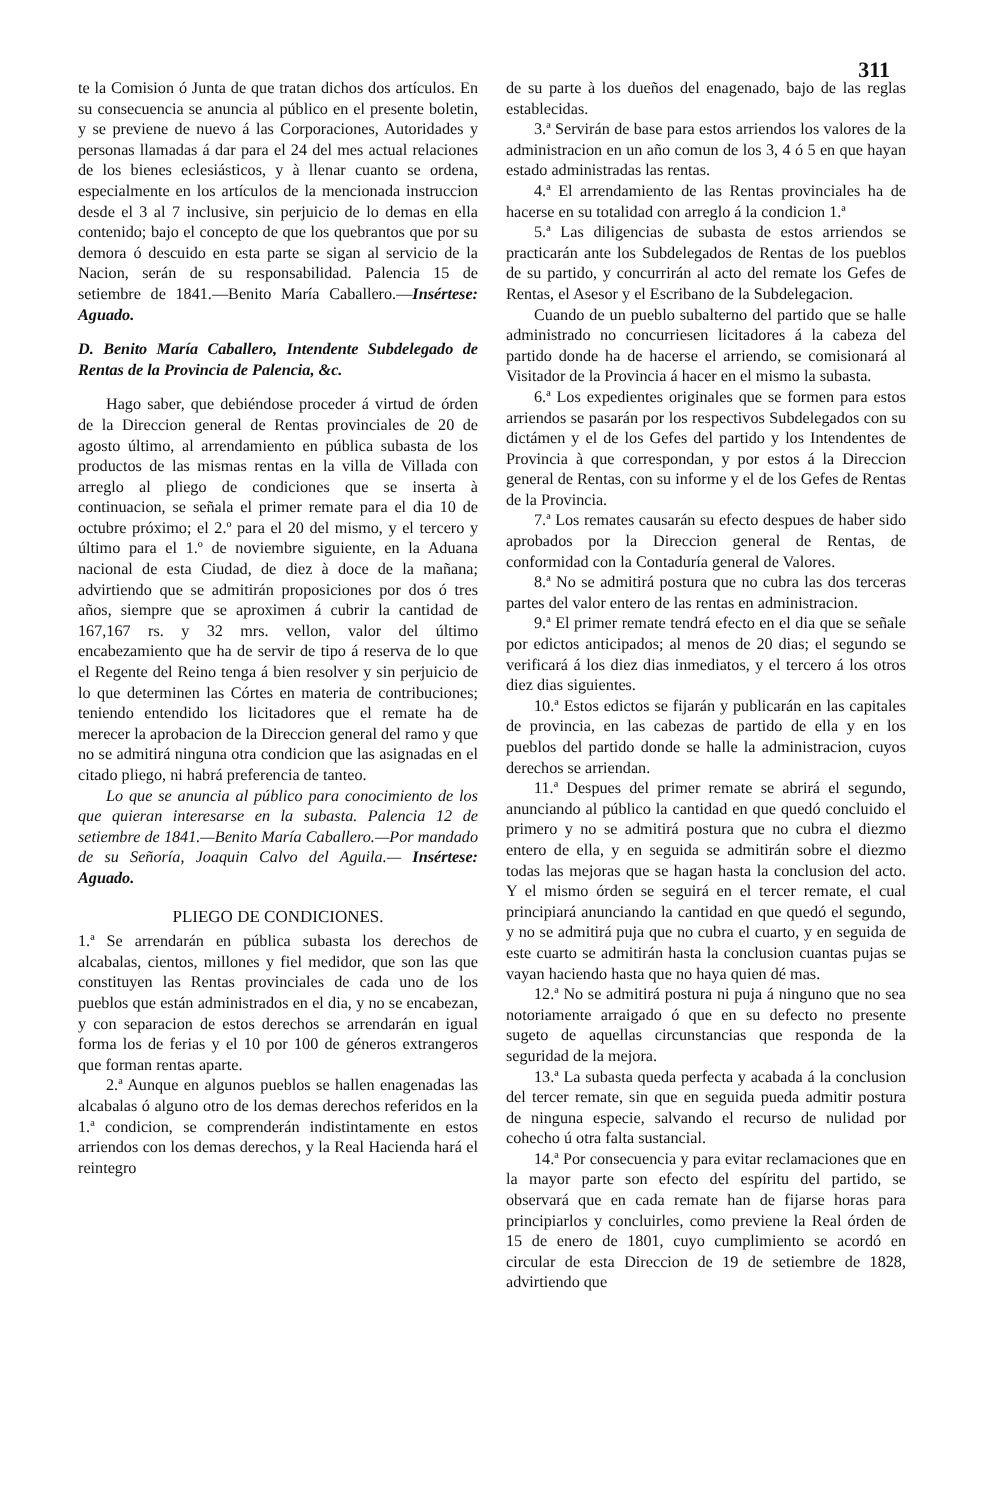311
te la Comision ó Junta de que tratan dichos dos artículos. En su consecuencia se anuncia al público en el presente boletin, y se previene de nuevo á las Corporaciones, Autoridades y personas llamadas á dar para el 24 del mes actual relaciones de los bienes eclesiásticos, y à llenar cuanto se ordena, especialmente en los artículos de la mencionada instruccion desde el 3 al 7 inclusive, sin perjuicio de lo demas en ella contenido; bajo el concepto de que los quebrantos que por su demora ó descuido en esta parte se sigan al servicio de la Nacion, serán de su responsabilidad. Palencia 15 de setiembre de 1841.—Benito María Caballero.—Insértese: Aguado.
D. Benito María Caballero, Intendente Subdelegado de Rentas de la Provincia de Palencia, &c.
Hago saber, que debiéndose proceder á virtud de órden de la Direccion general de Rentas provinciales de 20 de agosto último, al arrendamiento en pública subasta de los productos de las mismas rentas en la villa de Villada con arreglo al pliego de condiciones que se inserta à continuacion, se señala el primer remate para el dia 10 de octubre próximo; el 2.º para el 20 del mismo, y el tercero y último para el 1.º de noviembre siguiente, en la Aduana nacional de esta Ciudad, de diez à doce de la mañana; advirtiendo que se admitirán proposiciones por dos ó tres años, siempre que se aproximen á cubrir la cantidad de 167,167 rs. y 32 mrs. vellon, valor del último encabezamiento que ha de servir de tipo á reserva de lo que el Regente del Reino tenga á bien resolver y sin perjuicio de lo que determinen las Córtes en materia de contribuciones; teniendo entendido los licitadores que el remate ha de merecer la aprobacion de la Direccion general del ramo y que no se admitirá ninguna otra condicion que las asignadas en el citado pliego, ni habrá preferencia de tanteo.
Lo que se anuncia al público para conocimiento de los que quieran interesarse en la subasta. Palencia 12 de setiembre de 1841.—Benito María Caballero.—Por mandado de su Señoría, Joaquin Calvo del Aguila.— Insértese: Aguado.
PLIEGO DE CONDICIONES.
1.ª Se arrendarán en pública subasta los derechos de alcabalas, cientos, millones y fiel medidor, que son las que constituyen las Rentas provinciales de cada uno de los pueblos que están administrados en el dia, y no se encabezan, y con separacion de estos derechos se arrendarán en igual forma los de ferias y el 10 por 100 de géneros extrangeros que forman rentas aparte.
2.ª Aunque en algunos pueblos se hallen enagenadas las alcabalas ó alguno otro de los demas derechos referidos en la 1.ª condicion, se comprenderán indistintamente en estos arriendos con los demas derechos, y la Real Hacienda hará el reintegro
de su parte à los dueños del enagenado, bajo de las reglas establecidas.
3.ª Servirán de base para estos arriendos los valores de la administracion en un año comun de los 3, 4 ó 5 en que hayan estado administradas las rentas.
4.ª El arrendamiento de las Rentas provinciales ha de hacerse en su totalidad con arreglo á la condicion 1.ª
5.ª Las diligencias de subasta de estos arriendos se practicarán ante los Subdelegados de Rentas de los pueblos de su partido, y concurrirán al acto del remate los Gefes de Rentas, el Asesor y el Escribano de la Subdelegacion.
Cuando de un pueblo subalterno del partido que se halle administrado no concurriesen licitadores á la cabeza del partido donde ha de hacerse el arriendo, se comisionará al Visitador de la Provincia á hacer en el mismo la subasta.
6.ª Los expedientes originales que se formen para estos arriendos se pasarán por los respectivos Subdelegados con su dictámen y el de los Gefes del partido y los Intendentes de Provincia à que correspondan, y por estos á la Direccion general de Rentas, con su informe y el de los Gefes de Rentas de la Provincia.
7.ª Los remates causarán su efecto despues de haber sido aprobados por la Direccion general de Rentas, de conformidad con la Contaduría general de Valores.
8.ª No se admitirá postura que no cubra las dos terceras partes del valor entero de las rentas en administracion.
9.ª El primer remate tendrá efecto en el dia que se señale por edictos anticipados; al menos de 20 dias; el segundo se verificará á los diez dias inmediatos, y el tercero á los otros diez dias siguientes.
10.ª Estos edictos se fijarán y publicarán en las capitales de provincia, en las cabezas de partido de ella y en los pueblos del partido donde se halle la administracion, cuyos derechos se arriendan.
11.ª Despues del primer remate se abrirá el segundo, anunciando al público la cantidad en que quedó concluido el primero y no se admitirá postura que no cubra el diezmo entero de ella, y en seguida se admitirán sobre el diezmo todas las mejoras que se hagan hasta la conclusion del acto. Y el mismo órden se seguirá en el tercer remate, el cual principiará anunciando la cantidad en que quedó el segundo, y no se admitirá puja que no cubra el cuarto, y en seguida de este cuarto se admitirán hasta la conclusion cuantas pujas se vayan haciendo hasta que no haya quien dé mas.
12.ª No se admitirá postura ni puja á ninguno que no sea notoriamente arraigado ó que en su defecto no presente sugeto de aquellas circunstancias que responda de la seguridad de la mejora.
13.ª La subasta queda perfecta y acabada á la conclusion del tercer remate, sin que en seguida pueda admitir postura de ninguna especie, salvando el recurso de nulidad por cohecho ú otra falta sustancial.
14.ª Por consecuencia y para evitar reclamaciones que en la mayor parte son efecto del espíritu del partido, se observará que en cada remate han de fijarse horas para principiarlos y concluirles, como previene la Real órden de 15 de enero de 1801, cuyo cumplimiento se acordó en circular de esta Direccion de 19 de setiembre de 1828, advirtiendo que